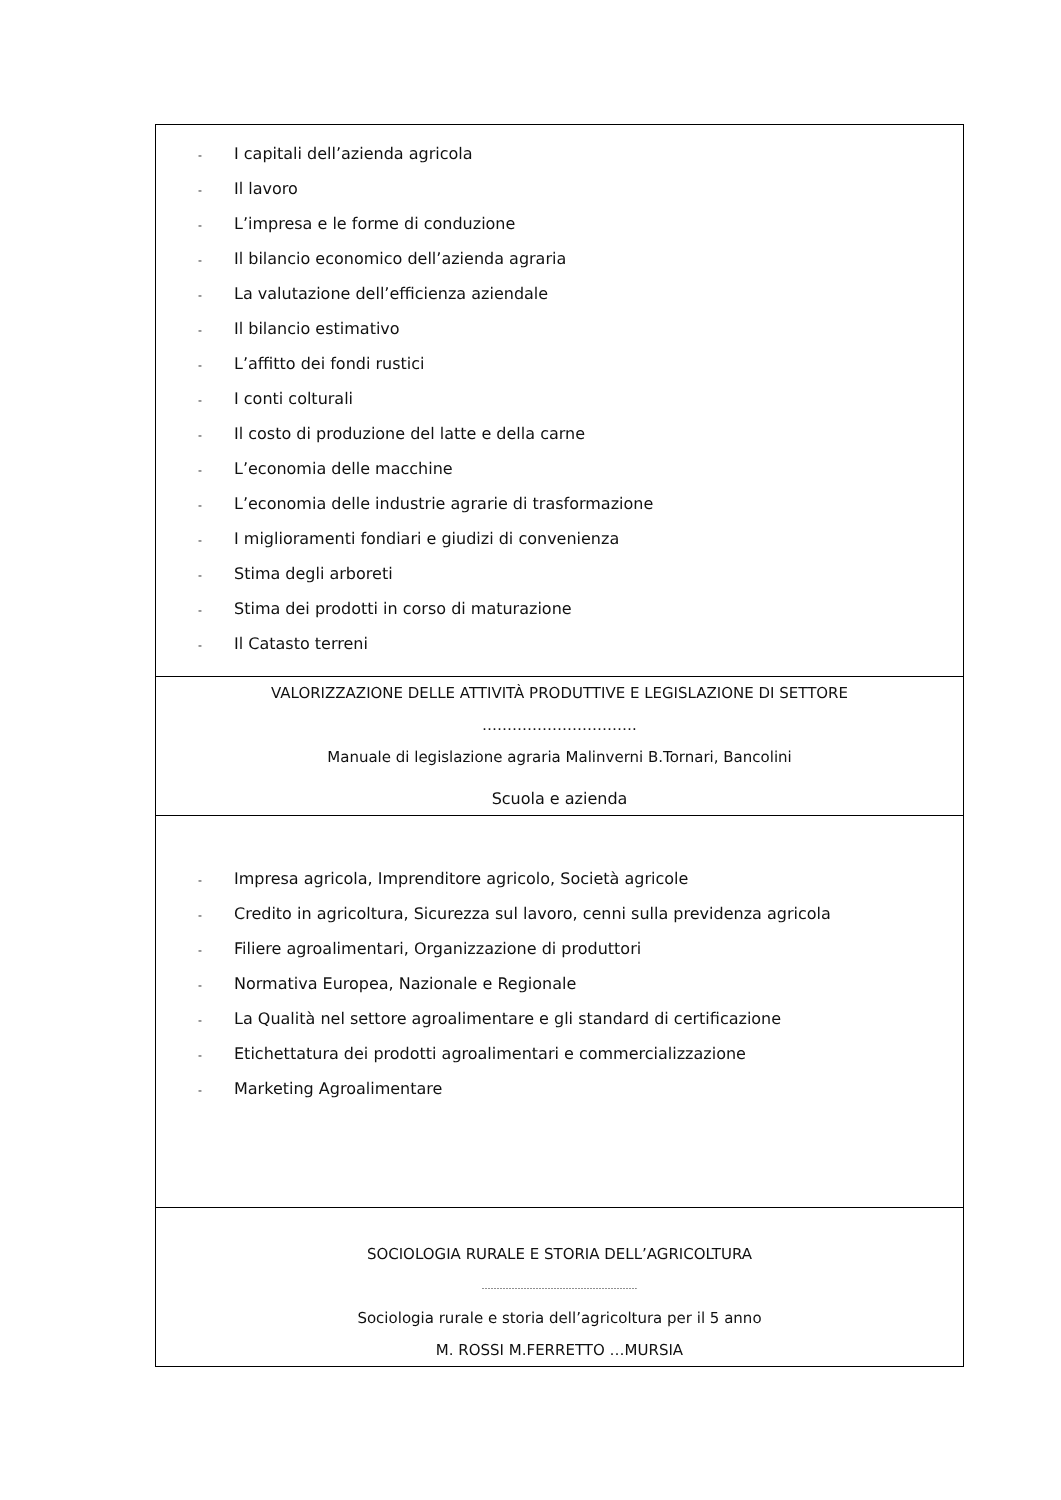| - I capitali dell’azienda agricola - Il lavoro - L’impresa e le forme di conduzione - Il bilancio economico dell’azienda agraria - La valutazione dell’efficienza aziendale - Il bilancio estimativo - L’affitto dei fondi rustici - I conti colturali - Il costo di produzione del latte e della carne - L’economia delle macchine - L’economia delle industrie agrarie di trasformazione - I miglioramenti fondiari e giudizi di convenienza - Stima degli arboreti - Stima dei prodotti in corso di maturazione - Il Catasto terreni |
| VALORIZZAZIONE DELLE ATTIVITÀ PRODUTTIVE E LEGISLAZIONE DI SETTORE …………………………. Manuale di legislazione agraria Malinverni B.Tornari, Bancolini Scuola e azienda |
| - Impresa agricola, Imprenditore agricolo, Società agricole - Credito in agricoltura, Sicurezza sul lavoro, cenni sulla previdenza agricola - Filiere agroalimentari, Organizzazione di produttori - Normativa Europea, Nazionale e Regionale - La Qualità nel settore agroalimentare e gli standard di certificazione - Etichettatura dei prodotti agroalimentari e commercializzazione - Marketing Agroalimentare |
| SOCIOLOGIA RURALE E STORIA DELL’AGRICOLTURA ……………………………………………. Sociologia rurale e storia dell’agricoltura per il 5 anno M. ROSSI M.FERRETTO …MURSIA |